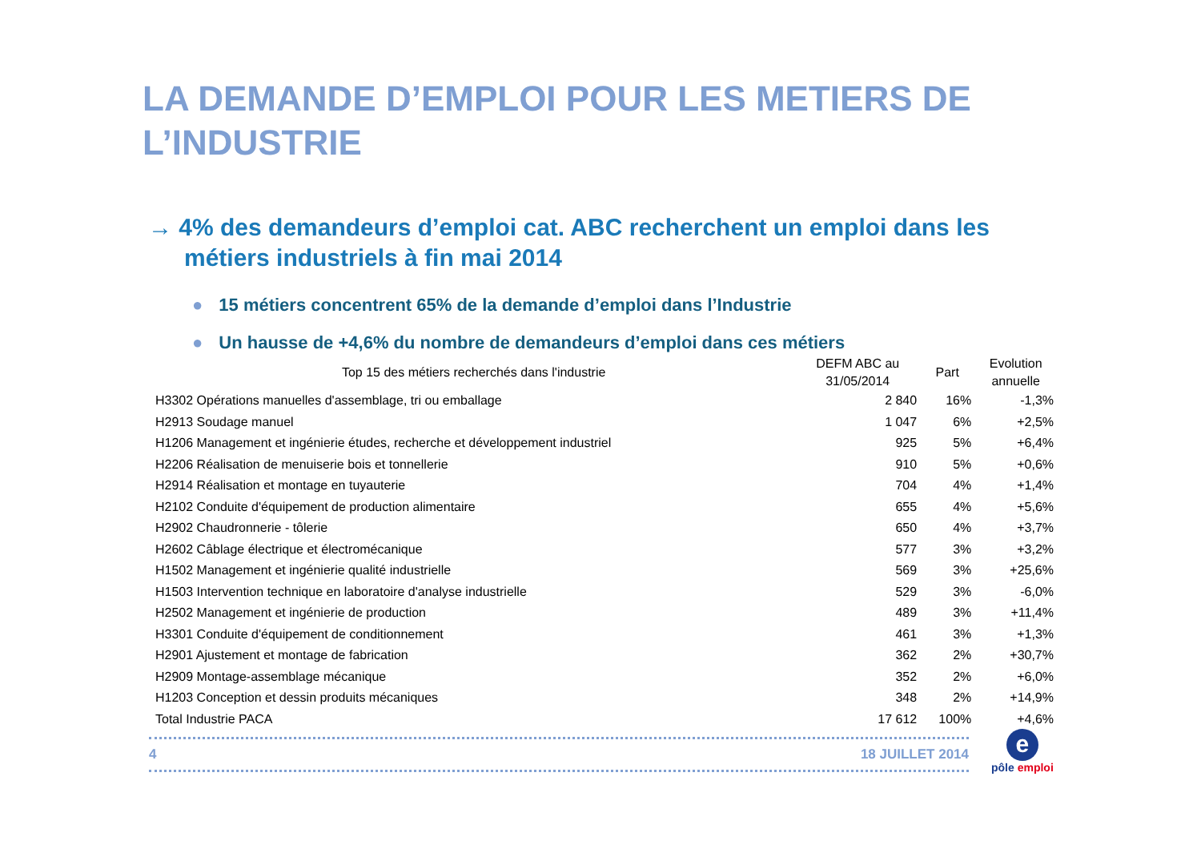LA DEMANDE D’EMPLOI POUR LES METIERS DE L’INDUSTRIE
→ 4% des demandeurs d’emploi cat. ABC recherchent un emploi dans les métiers industriels à fin mai 2014
● 15 métiers concentrent 65% de la demande d’emploi dans l’Industrie
● Un hausse de +4,6% du nombre de demandeurs d’emploi dans ces métiers
| Top 15 des métiers recherchés dans l'industrie | DEFM ABC au 31/05/2014 | Part | Evolution annuelle |
| --- | --- | --- | --- |
| H3302 Opérations manuelles d'assemblage, tri ou emballage | 2 840 | 16% | -1,3% |
| H2913 Soudage manuel | 1 047 | 6% | +2,5% |
| H1206 Management et ingénierie études, recherche et développement industriel | 925 | 5% | +6,4% |
| H2206 Réalisation de menuiserie bois et tonnellerie | 910 | 5% | +0,6% |
| H2914 Réalisation et montage en tuyauterie | 704 | 4% | +1,4% |
| H2102 Conduite d'équipement de production alimentaire | 655 | 4% | +5,6% |
| H2902 Chaudronnerie - tôlerie | 650 | 4% | +3,7% |
| H2602 Câblage électrique et électromécanique | 577 | 3% | +3,2% |
| H1502 Management et ingénierie qualité industrielle | 569 | 3% | +25,6% |
| H1503 Intervention technique en laboratoire d'analyse industrielle | 529 | 3% | -6,0% |
| H2502 Management et ingénierie de production | 489 | 3% | +11,4% |
| H3301 Conduite d'équipement de conditionnement | 461 | 3% | +1,3% |
| H2901 Ajustement et montage de fabrication | 362 | 2% | +30,7% |
| H2909 Montage-assemblage mécanique | 352 | 2% | +6,0% |
| H1203 Conception et dessin produits mécaniques | 348 | 2% | +14,9% |
| Total Industrie PACA | 17 612 | 100% | +4,6% |
4 18 JUILLET 2014
e
pôle emploi